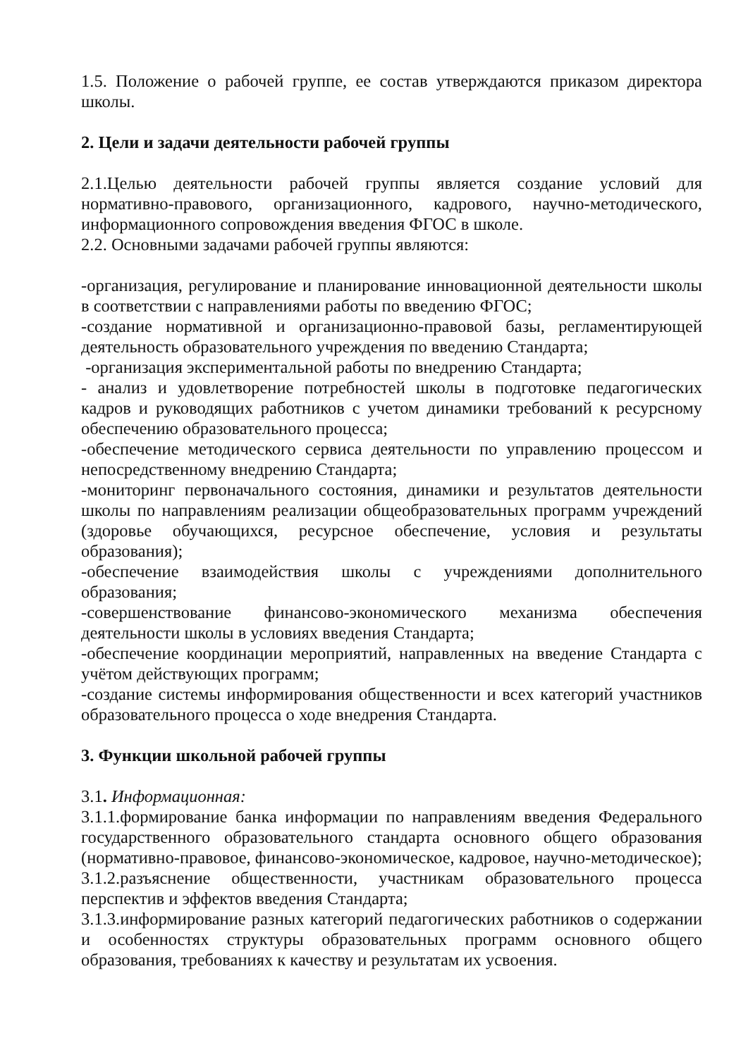1.5. Положение о рабочей группе, ее состав утверждаются приказом директора школы.
2. Цели и задачи деятельности рабочей группы
2.1.Целью деятельности рабочей группы является создание условий для нормативно-правового, организационного, кадрового, научно-методического, информационного сопровождения введения ФГОС в школе.
2.2. Основными задачами рабочей группы являются:
-организация, регулирование и планирование инновационной деятельности школы в соответствии с направлениями работы по введению ФГОС;
-создание нормативной и организационно-правовой базы, регламентирующей деятельность образовательного учреждения по введению Стандарта;
-организация экспериментальной работы по внедрению Стандарта;
- анализ и удовлетворение потребностей школы в подготовке педагогических кадров и руководящих работников с учетом динамики требований к ресурсному обеспечению образовательного процесса;
-обеспечение методического сервиса деятельности по управлению процессом и непосредственному внедрению Стандарта;
-мониторинг первоначального состояния, динамики и результатов деятельности школы по направлениям реализации общеобразовательных программ учреждений (здоровье обучающихся, ресурсное обеспечение, условия и результаты образования);
-обеспечение взаимодействия школы с учреждениями дополнительного образования;
-совершенствование финансово-экономического механизма обеспечения деятельности школы в условиях введения Стандарта;
-обеспечение координации мероприятий, направленных на введение Стандарта с учётом действующих программ;
-создание системы информирования общественности и всех категорий участников образовательного процесса о ходе внедрения Стандарта.
3. Функции школьной рабочей группы
3.1. Информационная:
3.1.1.формирование банка информации по направлениям введения Федерального государственного образовательного стандарта основного общего образования (нормативно-правовое, финансово-экономическое, кадровое, научно-методическое);
3.1.2.разъяснение общественности, участникам образовательного процесса перспектив и эффектов введения Стандарта;
3.1.3.информирование разных категорий педагогических работников о содержании и особенностях структуры образовательных программ основного общего образования, требованиях к качеству и результатам их усвоения.